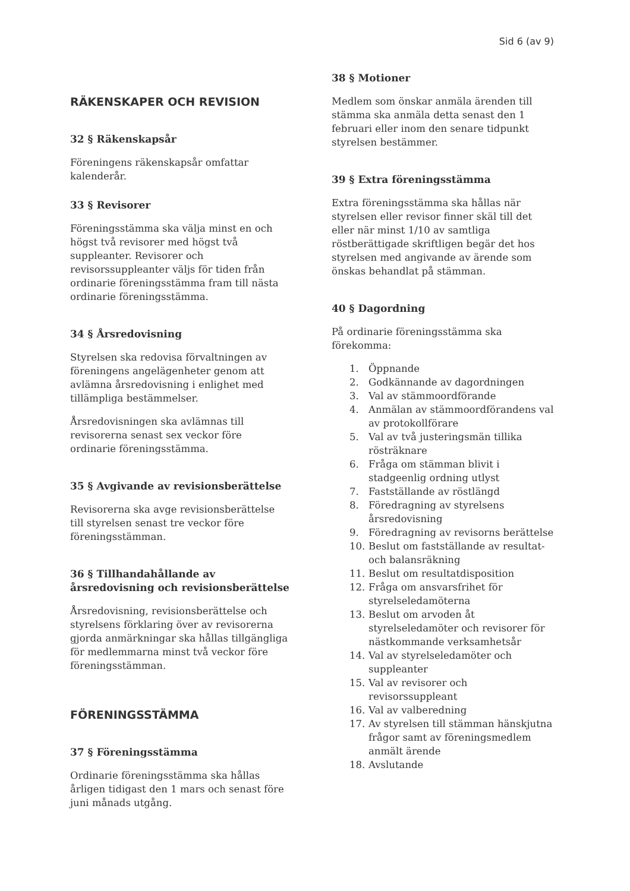Sid 6 (av 9)
RÄKENSKAPER OCH REVISION
32 § Räkenskapsår
Föreningens räkenskapsår omfattar kalenderår.
33 § Revisorer
Föreningsstämma ska välja minst en och högst två revisorer med högst två suppleanter. Revisorer och revisorssuppleanter väljs för tiden från ordinarie föreningsstämma fram till nästa ordinarie föreningsstämma.
34 § Årsredovisning
Styrelsen ska redovisa förvaltningen av föreningens angelägenheter genom att avlämna årsredovisning i enlighet med tillämpliga bestämmelser.
Årsredovisningen ska avlämnas till revisorerna senast sex veckor före ordinarie föreningsstämma.
35 § Avgivande av revisionsberättelse
Revisorerna ska avge revisionsberättelse till styrelsen senast tre veckor före föreningsstämman.
36 § Tillhandahållande av årsredovisning och revisionsberättelse
Årsredovisning, revisionsberättelse och styrelsens förklaring över av revisorerna gjorda anmärkningar ska hållas tillgängliga för medlemmarna minst två veckor före föreningsstämman.
FÖRENINGSSTÄMMA
37 § Föreningsstämma
Ordinarie föreningsstämma ska hållas årligen tidigast den 1 mars och senast före juni månads utgång.
38 § Motioner
Medlem som önskar anmäla ärenden till stämma ska anmäla detta senast den 1 februari eller inom den senare tidpunkt styrelsen bestämmer.
39 § Extra föreningsstämma
Extra föreningsstämma ska hållas när styrelsen eller revisor finner skäl till det eller när minst 1/10 av samtliga röstberättigade skriftligen begär det hos styrelsen med angivande av ärende som önskas behandlat på stämman.
40 § Dagordning
På ordinarie föreningsstämma ska förekomma:
1. Öppnande
2. Godkännande av dagordningen
3. Val av stämmoordförande
4. Anmälan av stämmoordförandens val av protokollförare
5. Val av två justeringsmän tillika rösträknare
6. Fråga om stämman blivit i stadgeenlig ordning utlyst
7. Fastställande av röstlängd
8. Föredragning av styrelsens årsredovisning
9. Föredragning av revisorns berättelse
10. Beslut om fastställande av resultat- och balansräkning
11. Beslut om resultatdisposition
12. Fråga om ansvarsfrihet för styrelseledamöterna
13. Beslut om arvoden åt styrelseledamöter och revisorer för nästkommande verksamhetsår
14. Val av styrelseledamöter och suppleanter
15. Val av revisorer och revisorssuppleant
16. Val av valberedning
17. Av styrelsen till stämman hänskjutna frågor samt av föreningsmedlem anmält ärende
18. Avslutande